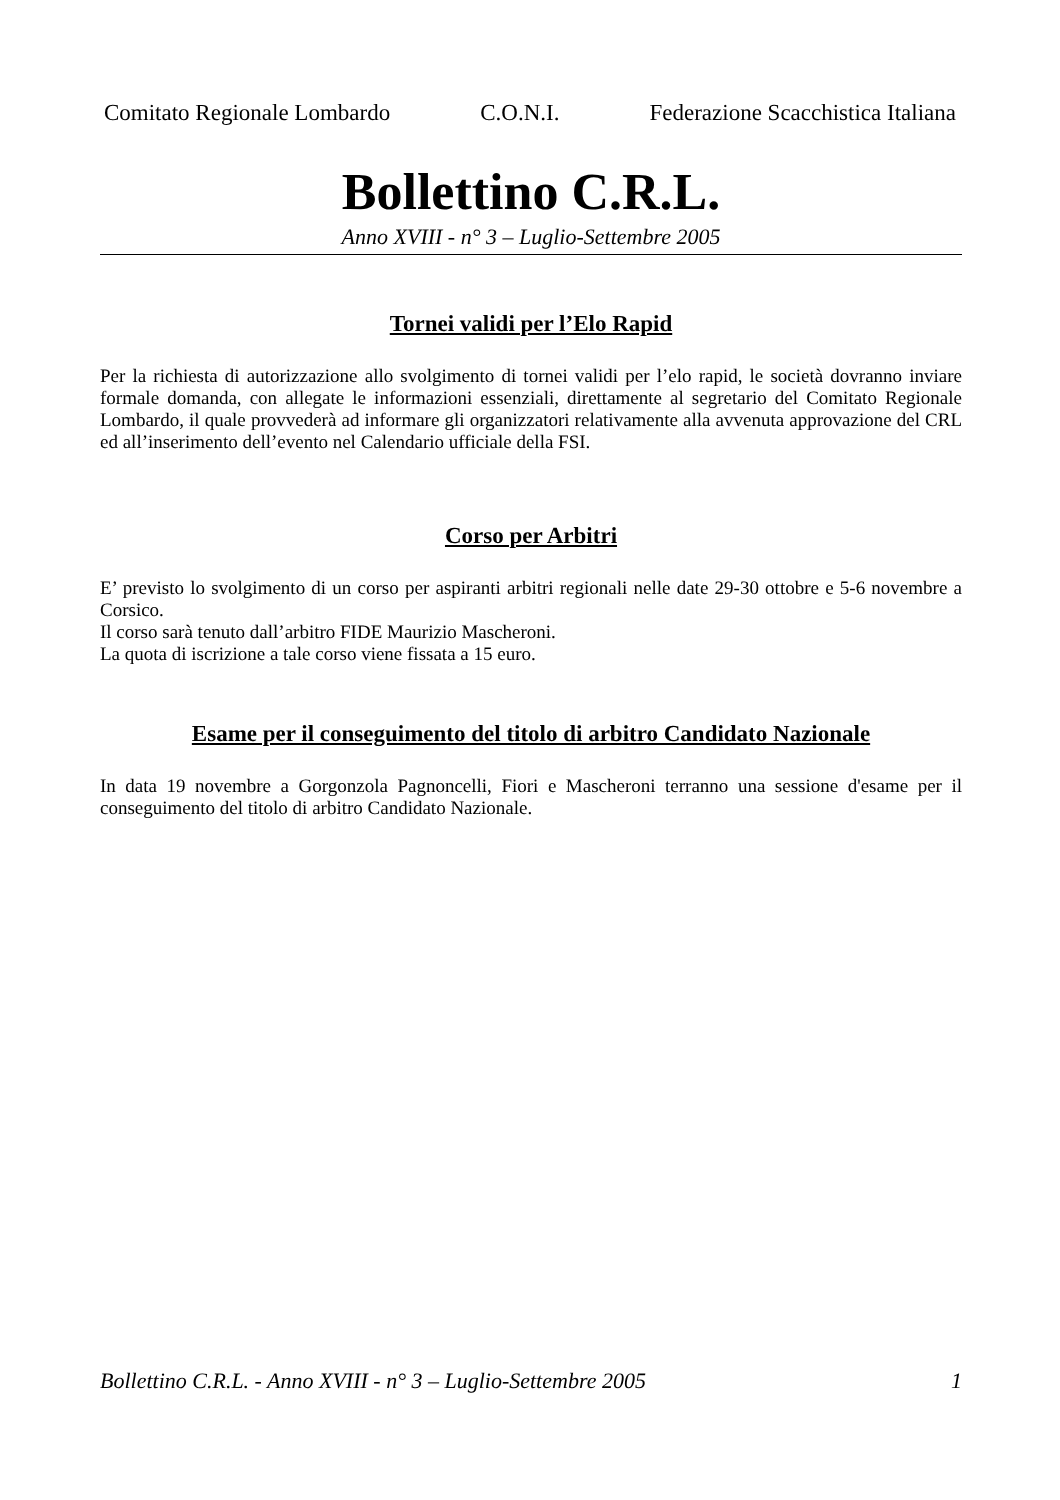Comitato Regionale Lombardo C.O.N.I. Federazione Scacchistica Italiana
Bollettino C.R.L.
Anno XVIII - n° 3 – Luglio-Settembre 2005
Tornei validi per l’Elo Rapid
Per la richiesta di autorizzazione allo svolgimento di tornei validi per l’elo rapid, le società dovranno inviare formale domanda, con allegate le informazioni essenziali, direttamente al segretario del Comitato Regionale Lombardo, il quale provvederà ad informare gli organizzatori relativamente alla avvenuta approvazione del CRL ed all’inserimento dell’evento nel Calendario ufficiale della FSI.
Corso per Arbitri
E’ previsto lo svolgimento di un corso per aspiranti arbitri regionali nelle date 29-30 ottobre e 5-6 novembre a Corsico.
Il corso sarà tenuto dall’arbitro FIDE Maurizio Mascheroni.
La quota di iscrizione a tale corso viene fissata a 15 euro.
Esame per il conseguimento del titolo di arbitro Candidato Nazionale
In data 19 novembre a Gorgonzola Pagnoncelli, Fiori e Mascheroni terranno una sessione d'esame per il conseguimento del titolo di arbitro Candidato Nazionale.
Bollettino C.R.L. - Anno XVIII - n° 3 – Luglio-Settembre 2005 1